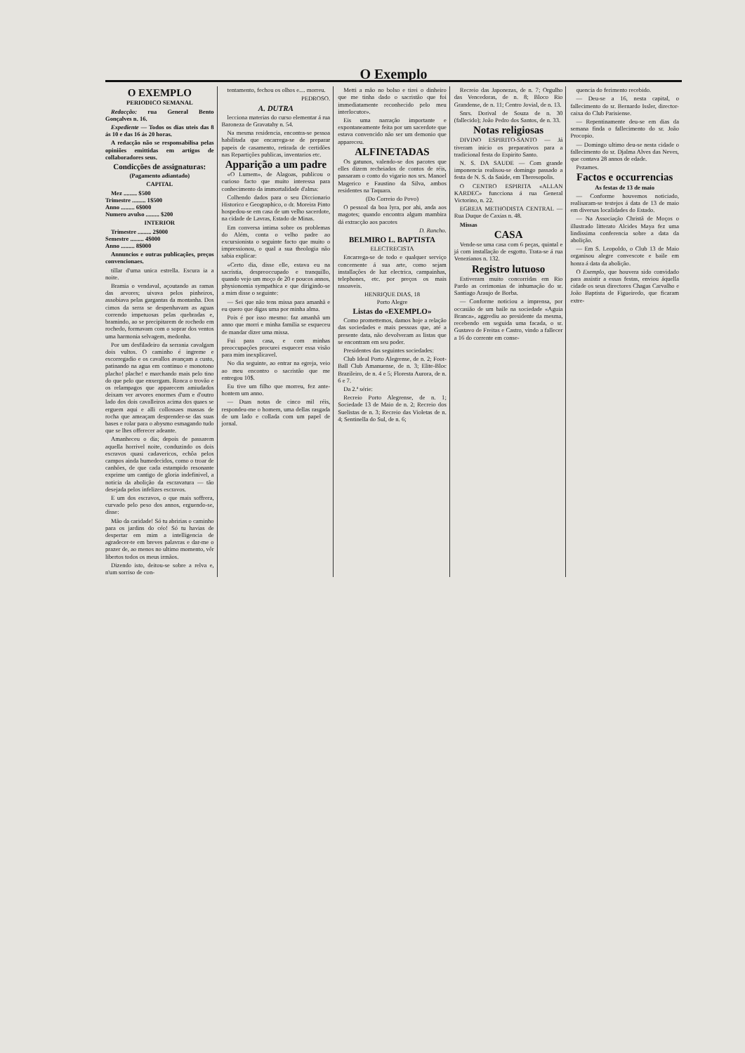O Exemplo
O EXEMPLO
PERIODICO SEMANAL
Redacção: rua General Bento Gonçalves n. 16.
Expediente — Todos os dias uteis das 8 ás 10 e das 16 ás 20 horas.
A redacção não se responsabilisa pelas opiniões emittidas em artigos de collaboradores seus.
Condicções de assignaturas:
(Pagamento adiantado)
CAPITAL
Mez ......... $500
Trimestre ......... 1$500
Anno ......... 6$000
Numero avulso ......... $200
INTERIOR
Trimestre ......... 2$000
Semestre ......... 4$000
Anno ......... 8$000
Annuncios e outras publicações, preços convencionaes.
tillar d'uma unica estrella. Escura ia a noite.
Bramia o vendaval, açoutando as ramas das arvores; uivava pelos pinheiros, assobiava pelas gargantas da montanha. Dos cimos da serra se despenhavam as aguas correndo impetuosas pelas quebradas e, bramindo, ao se precipitarem de rochedo em rochedo, formavam com o soprar dos ventos uma harmonia selvagem, medonha.
Por um desfiladeiro da serrania cavalgam dois vultos. O caminho é ingreme e escorregadio e os cavallos avançam a custo, patinando na agua em continuo e monotono placho! plache! e marchando mais pelo tino do que pelo que enxergam. Ronca o trovão e os relampagos que apparecem amiudados deixam ver arvores enormes d'um e d'outro lado dos dois cavalleiros acima dos quaes se erguem aqui e alli collossaes massas de rocha que ameaçam desprender-se das suas bases e rolar para o abysmo esmagando tudo que se lhes offerecer adeante.
Amanheceu o dia; depois de passarem aquella horrivel noite, conduzindo os dois escravos quasi cadavericos, echôa pelos campos ainda humedecidos, como o troar de canhões, de que cada estampido resonante exprime um cantigo de gloria indefinivel, a noticia da abolição da escravatura — tão desejada pelos infelizes escravos.
E um dos escravos, o que mais soffrera, curvado pelo peso dos annos, erguendo-se, disse:
Mão da caridade! Só tu abririas o caminho para os jardins do céo! Só tu havias de despertar em mim a intelligencia de agradecer-te em breves palavras e dar-me o prazer de, ao menos no ultimo momento, vêr libertos todos os meus irmãos.
Dizendo isto, deitou-se sobre a relva e, n'um sorriso de con-
tentamento, fechou os olhos e.... morreu.
PEDROSO.
A. DUTRA
lecciona materias do curso elementar á rua Baroneza de Gravatahy n. 54.
Na mesma residencia, encontra-se pessoa habilitada que encarrega-se de preparar papeis de casamento, retirada de certidões nas Repartições publicas, inventarios etc.
Apparição a um padre
«O Lumem», de Alagoas, publicou o curioso facto que muito interessa para conhecimento da immortalidade d'alma:
Colhendo dados para o seu Diccionario Historico e Geographico, o dr. Moreira Pinto hospedou-se em casa de um velho sacerdote, na cidade de Lavras, Estado de Minas.
Em conversa intima sobre os problemas do Além, conta o velho padre ao excursionista o seguinte facto que muito o impressionou, o qual a sua theologia não sabia explicar:
«Certo dia, disse elle, estava eu na sacristia, despreoccupado e tranquillo, quando vejo um moço de 20 e poucos annos, physionomia sympathica e que dirigindo-se a mim disse o seguinte:
— Sei que não tens missa para amanhã e eu quero que digas uma por minha alma.
Pois é por isso mesmo: faz amanhã um anno que morri e minha familia se esqueceu de mandar dizer uma missa.
Fui para casa, e com minhas preoccupações procurei esquecer essa visão para mim inexplicavel.
No dia seguinte, ao entrar na egreja, veio ao meu encontro o sacristão que me entregou 10$.
Eu tive um filho que morreu, fez ante-hontem um anno.
— Duas notas de cinco mil réis, respondeu-me o homem, uma dellas rasgada de um lado e collada com um papel de jornal.
Metti a mão no bolso e tirei o dinheiro que me tinha dado o sacristão que foi immediatamente reconhecido pelo meu interlocutor».
Eis uma narração importante e expontaneamente feita por um sacerdote que estava convencido não ser um demonio que appareceu.
ALFINETADAS
Os gatunos, valendo-se dos pacotes que elles dizem recheiados de contos de réis, passaram o conto do vigario nos srs. Manoel Magerico e Faustino da Silva, ambos residentes na Taquara.
(Do Correio do Povo)
O pessoal da boa lyra, por ahi, anda aos magotes; quando encontra algum mambira dá extracção aos pacotes
D. Rancho.
BELMIRO L. BAPTISTA
ELECTRECISTA
Encarrega-se de todo e qualquer serviço concernente á sua arte, como sejam installações de luz electrica, campainhas, telephones, etc. por preços os mais rasoaveis.
HENRIQUE DIAS, 18
Porto Alegre
Listas do «EXEMPLO»
Como promettemos, damos hoje a relação das sociedades e mais pessoas que, até a presente data, não devolveram as listas que se encontram em seu poder.
Presidentes das seguintes sociedades:
Club Ideal Porto Alegrense, de n. 2; Foot-Ball Club Amanuense, de n. 3; Elite-Bloc Brazileiro, de n. 4 e 5; Floresta Aurora, de n. 6 e 7.
Da 2.ª série:
Recreio Porto Alegrense, de n. 1; Sociedade 13 de Maio de n. 2; Recreio dos Suelistas de n. 3; Recreio das Violetas de n. 4; Sentinella do Sul, de n. 6;
Recreio das Japonezas, de n. 7; Orgulho das Vencedoras, de n. 8; Bloco Rio Grandense, de n. 11; Centro Jovial, de n. 13.
Snrs. Dorival de Souza de n. 30 (fallecido); João Pedro dos Santos, de n. 33.
Notas religiosas
DIVINO ESPIRITO-SANTO — Já tiveram inicio os preparativos para a tradicional festa do Espirito Santo.
N. S. DA SAUDE — Com grande imponencia realisou-se domingo passado a festa de N. S. da Saúde, em Theresopolis.
O CENTRO ESPIRITA «ALLAN KARDEC» funcciona á rua General Victorino, n. 22.
EGREJA METHODISTA CENTRAL — Rua Duque de Caxias n. 48.
Missas
CASA
Vende-se uma casa com 6 peças, quintal e já com installação de esgotto. Trata-se á rua Venezianos n. 132.
Registro lutuoso
Estiveram muito concorridas em Rio Pardo as cerimonias de inhumação do sr. Santiago Araujo de Borba.
— Conforme noticiou a imprensa, por occasião de um baile na sociedade «Aguia Branca», aggrediu ao presidente da mesma, recebendo em seguida uma facada, o sr. Gustavo de Freitas e Castro, vindo a fallecer a 16 do corrente em conse-
quencia do ferimento recebido.
— Deu-se a 16, nesta capital, o fallecimento do sr. Bernardo Issler, director-caixa do Club Parisiense.
— Repentinamente deu-se em dias da semana finda o fallecimento do sr. João Procopio.
— Domingo ultimo deu-se nesta cidade o fallecimento do sr. Djalma Alves das Neves, que contava 28 annos de edade.
Pezames.
Factos e occurrencias
As festas de 13 de maio
— Conforme houvemos noticiado, realisaram-se testejos á data de 13 de maio em diversas localidades do Estado.
— Na Associação Christã de Moços o illustrado litterato Alcides Maya fez uma lindissima conferencia sobre a data da abolição.
— Em S. Leopoldo, o Club 13 de Maio organisou alegre convescote e baile em honra á data da abolição.
O Exemplo, que houvera sido convidado para assistir a essas festas, enviou áquella cidade os seus directores Chagas Carvalho e João Baptista de Figueiredo, que ficaram extre-